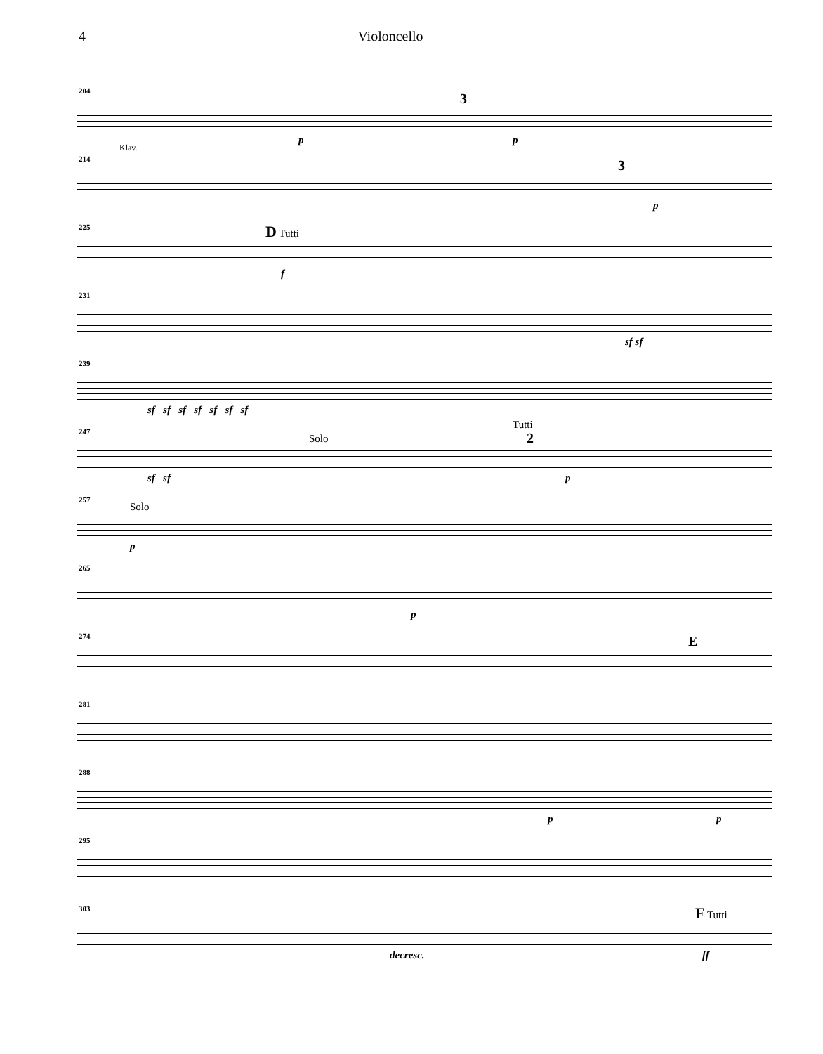4 Violoncello
204
Klav.
3
p p
214 3
p
225 D Tutti
f
231
sf sf
239
sf sf sf sf sf sf sf
247
Solo
Tutti
2
sf sf p
257
Solo
p
265
p
274 E
281
288
p p
295
303 F Tutti
decresc. ff